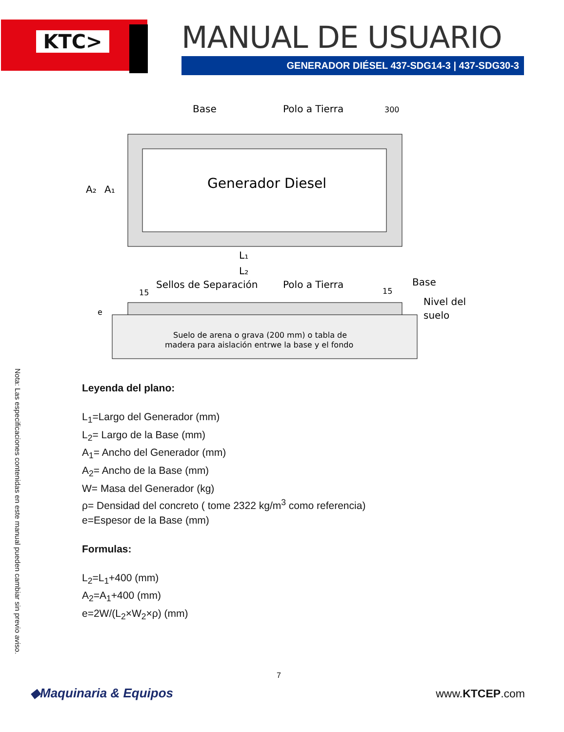KTC>
MANUAL DE USUARIO
GENERADOR DIÉSEL 437-SDG14-3 | 437-SDG30-3
Nota: Las especificaciones contenidas en este manual pueden cambiar sin previo aviso.
Base
Polo a Tierra
300
Generador Diesel
A₂
A₁
L₁
L₂
Sellos de Separación
Polo a Tierra
Base
15
15
e
Nivel del
suelo
Suelo de arena o grava (200 mm) o tabla de
madera para aislación entrwe la base y el fondo
Leyenda del plano:
L<sub>1</sub>=Largo del Generador (mm)
L<sub>2</sub>= Largo de la Base (mm)
A<sub>1</sub>= Ancho del Generador (mm)
A<sub>2</sub>= Ancho de la Base (mm)
W= Masa del Generador (kg)
ρ= Densidad del concreto ( tome 2322 kg/m<sup>3</sup> como referencia)
e=Espesor de la Base (mm)
Formulas:
L<sub>2</sub>=L<sub>1</sub>+400 (mm)
A<sub>2</sub>=A<sub>1</sub>+400 (mm)
e=2W/(L<sub>2</sub>×W<sub>2</sub>×ρ) (mm)
7
◆Maquinaria & Equipos www.KTCEP.com